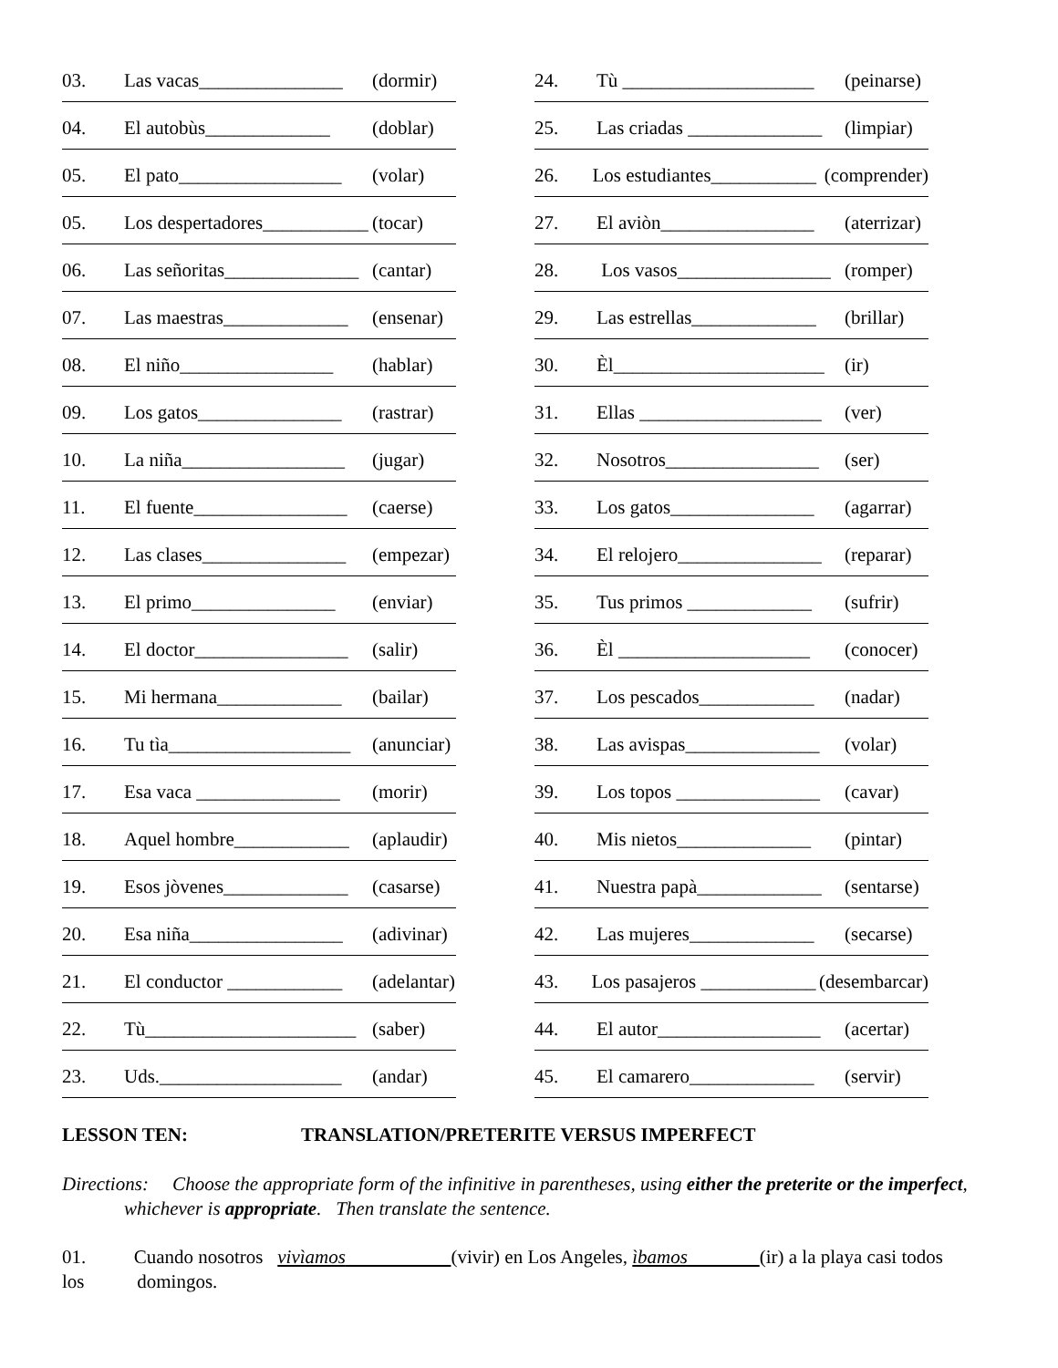03. Las vacas_______________ (dormir)
04. El autobùs_____________ (doblar)
05. El pato_________________ (volar)
05. Los despertadores___________ (tocar)
06. Las señoritas______________ (cantar)
07. Las maestras_____________ (ensenar)
08. El niño________________ (hablar)
09. Los gatos_______________ (rastrar)
10. La niña_________________ (jugar)
11. El fuente________________ (caerse)
12. Las clases_______________ (empezar)
13. El primo_______________ (enviar)
14. El doctor________________ (salir)
15. Mi hermana_____________ (bailar)
16. Tu tìa___________________ (anunciar)
17. Esa vaca _______________ (morir)
18. Aquel hombre____________ (aplaudir)
19. Esos jòvenes_____________ (casarse)
20. Esa niña________________ (adivinar)
21. El conductor ____________ (adelantar)
22. Tù______________________ (saber)
23. Uds.___________________ (andar)
24. Tù ____________________ (peinarse)
25. Las criadas ______________ (limpiar)
26. Los estudiantes___________ (comprender)
27. El aviòn________________ (aterrizar)
28. Los vasos________________ (romper)
29. Las estrellas_____________ (brillar)
30. Èl______________________ (ir)
31. Ellas ___________________ (ver)
32. Nosotros________________ (ser)
33. Los gatos_______________ (agarrar)
34. El relojero_______________ (reparar)
35. Tus primos _____________ (sufrir)
36. Èl ____________________ (conocer)
37. Los pescados____________ (nadar)
38. Las avispas______________ (volar)
39. Los topos _______________ (cavar)
40. Mis nietos______________ (pintar)
41. Nuestra papà_____________ (sentarse)
42. Las mujeres_____________ (secarse)
43. Los pasajeros ____________ (desembarcar)
44. El autor_________________ (acertar)
45. El camarero_____________ (servir)
LESSON TEN: TRANSLATION/PRETERITE VERSUS IMPERFECT
Directions: Choose the appropriate form of the infinitive in parentheses, using either the preterite or the imperfect, whichever is appropriate. Then translate the sentence.
01. Cuando nosotros vivìamos (vivir) en Los Angeles, ìbamos (ir) a la playa casi todos
los domingos.